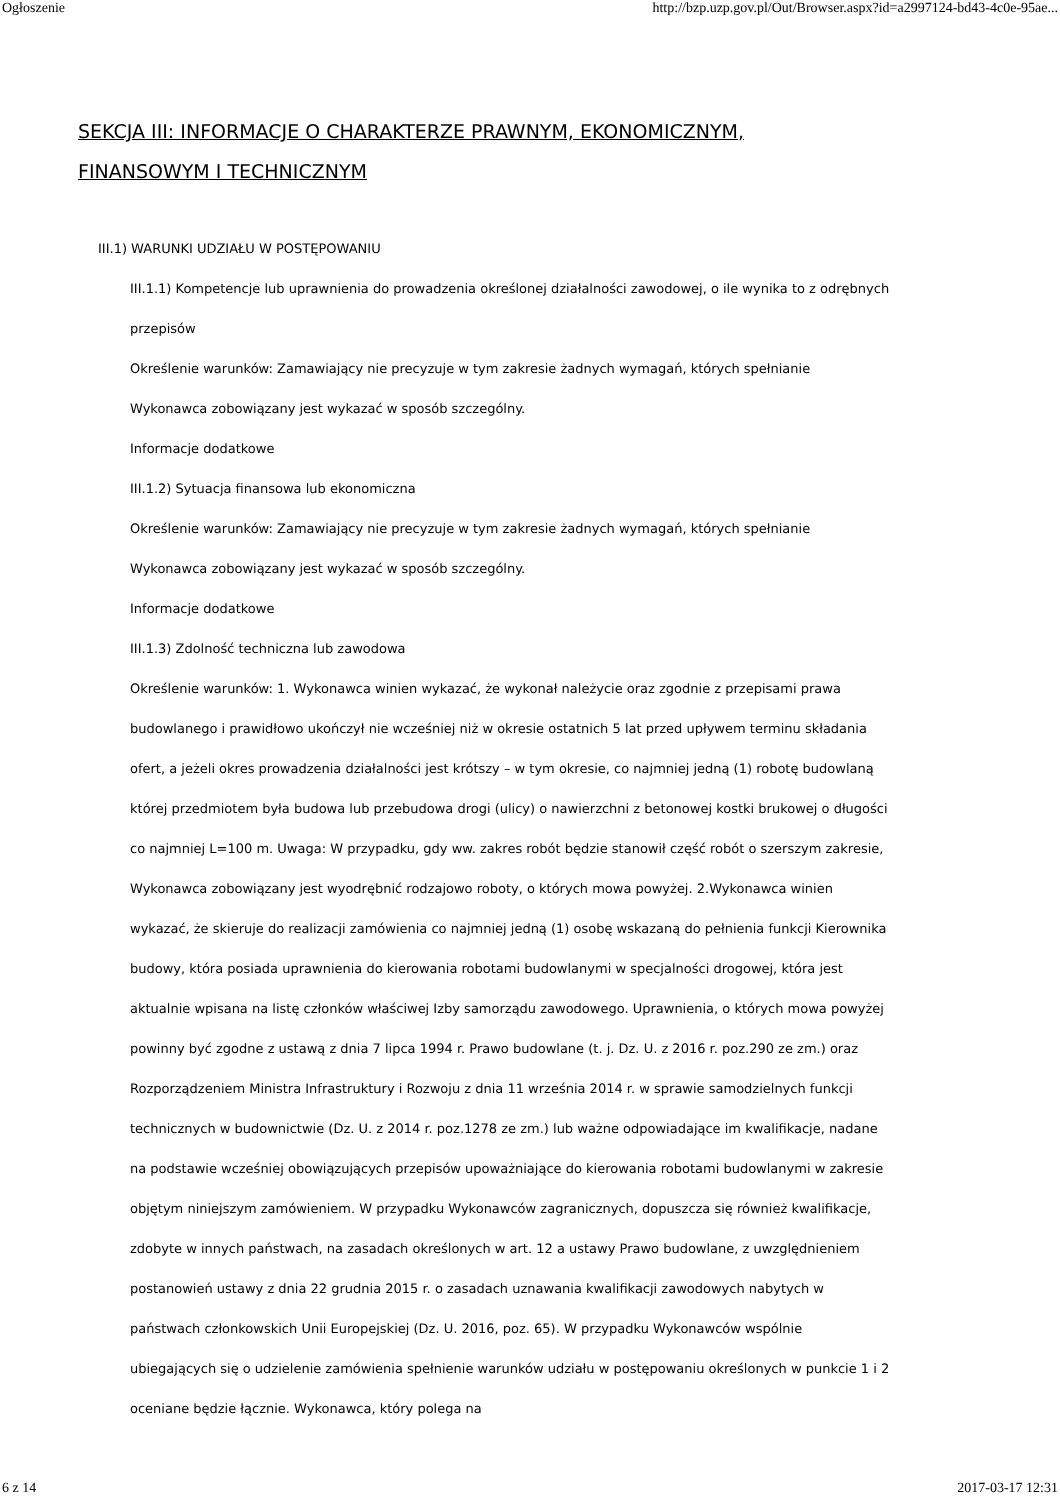Ogłoszenie http://bzp.uzp.gov.pl/Out/Browser.aspx?id=a2997124-bd43-4c0e-95ae...
SEKCJA III: INFORMACJE O CHARAKTERZE PRAWNYM, EKONOMICZNYM, FINANSOWYM I TECHNICZNYM
III.1) WARUNKI UDZIAŁU W POSTĘPOWANIU
III.1.1) Kompetencje lub uprawnienia do prowadzenia określonej działalności zawodowej, o ile wynika to z odrębnych przepisów
Określenie warunków: Zamawiający nie precyzuje w tym zakresie żadnych wymagań, których spełnianie Wykonawca zobowiązany jest wykazać w sposób szczególny.
Informacje dodatkowe
III.1.2) Sytuacja finansowa lub ekonomiczna
Określenie warunków: Zamawiający nie precyzuje w tym zakresie żadnych wymagań, których spełnianie Wykonawca zobowiązany jest wykazać w sposób szczególny.
Informacje dodatkowe
III.1.3) Zdolność techniczna lub zawodowa
Określenie warunków: 1. Wykonawca winien wykazać, że wykonał należycie oraz zgodnie z przepisami prawa budowlanego i prawidłowo ukończył nie wcześniej niż w okresie ostatnich 5 lat przed upływem terminu składania ofert, a jeżeli okres prowadzenia działalności jest krótszy – w tym okresie, co najmniej jedną (1) robotę budowlaną której przedmiotem była budowa lub przebudowa drogi (ulicy) o nawierzchni z betonowej kostki brukowej o długości co najmniej L=100 m. Uwaga: W przypadku, gdy ww. zakres robót będzie stanowił część robót o szerszym zakresie, Wykonawca zobowiązany jest wyodrębnić rodzajowo roboty, o których mowa powyżej. 2.Wykonawca winien wykazać, że skieruje do realizacji zamówienia co najmniej jedną (1) osobę wskazaną do pełnienia funkcji Kierownika budowy, która posiada uprawnienia do kierowania robotami budowlanymi w specjalności drogowej, która jest aktualnie wpisana na listę członków właściwej Izby samorządu zawodowego. Uprawnienia, o których mowa powyżej powinny być zgodne z ustawą z dnia 7 lipca 1994 r. Prawo budowlane (t. j. Dz. U. z 2016 r. poz.290 ze zm.) oraz Rozporządzeniem Ministra Infrastruktury i Rozwoju z dnia 11 września 2014 r. w sprawie samodzielnych funkcji technicznych w budownictwie (Dz. U. z 2014 r. poz.1278 ze zm.) lub ważne odpowiadające im kwalifikacje, nadane na podstawie wcześniej obowiązujących przepisów upoważniające do kierowania robotami budowlanymi w zakresie objętym niniejszym zamówieniem. W przypadku Wykonawców zagranicznych, dopuszcza się również kwalifikacje, zdobyte w innych państwach, na zasadach określonych w art. 12 a ustawy Prawo budowlane, z uwzględnieniem postanowień ustawy z dnia 22 grudnia 2015 r. o zasadach uznawania kwalifikacji zawodowych nabytych w państwach członkowskich Unii Europejskiej (Dz. U. 2016, poz. 65). W przypadku Wykonawców wspólnie ubiegających się o udzielenie zamówienia spełnienie warunków udziału w postępowaniu określonych w punkcie 1 i 2 oceniane będzie łącznie. Wykonawca, który polega na
6 z 14 2017-03-17 12:31